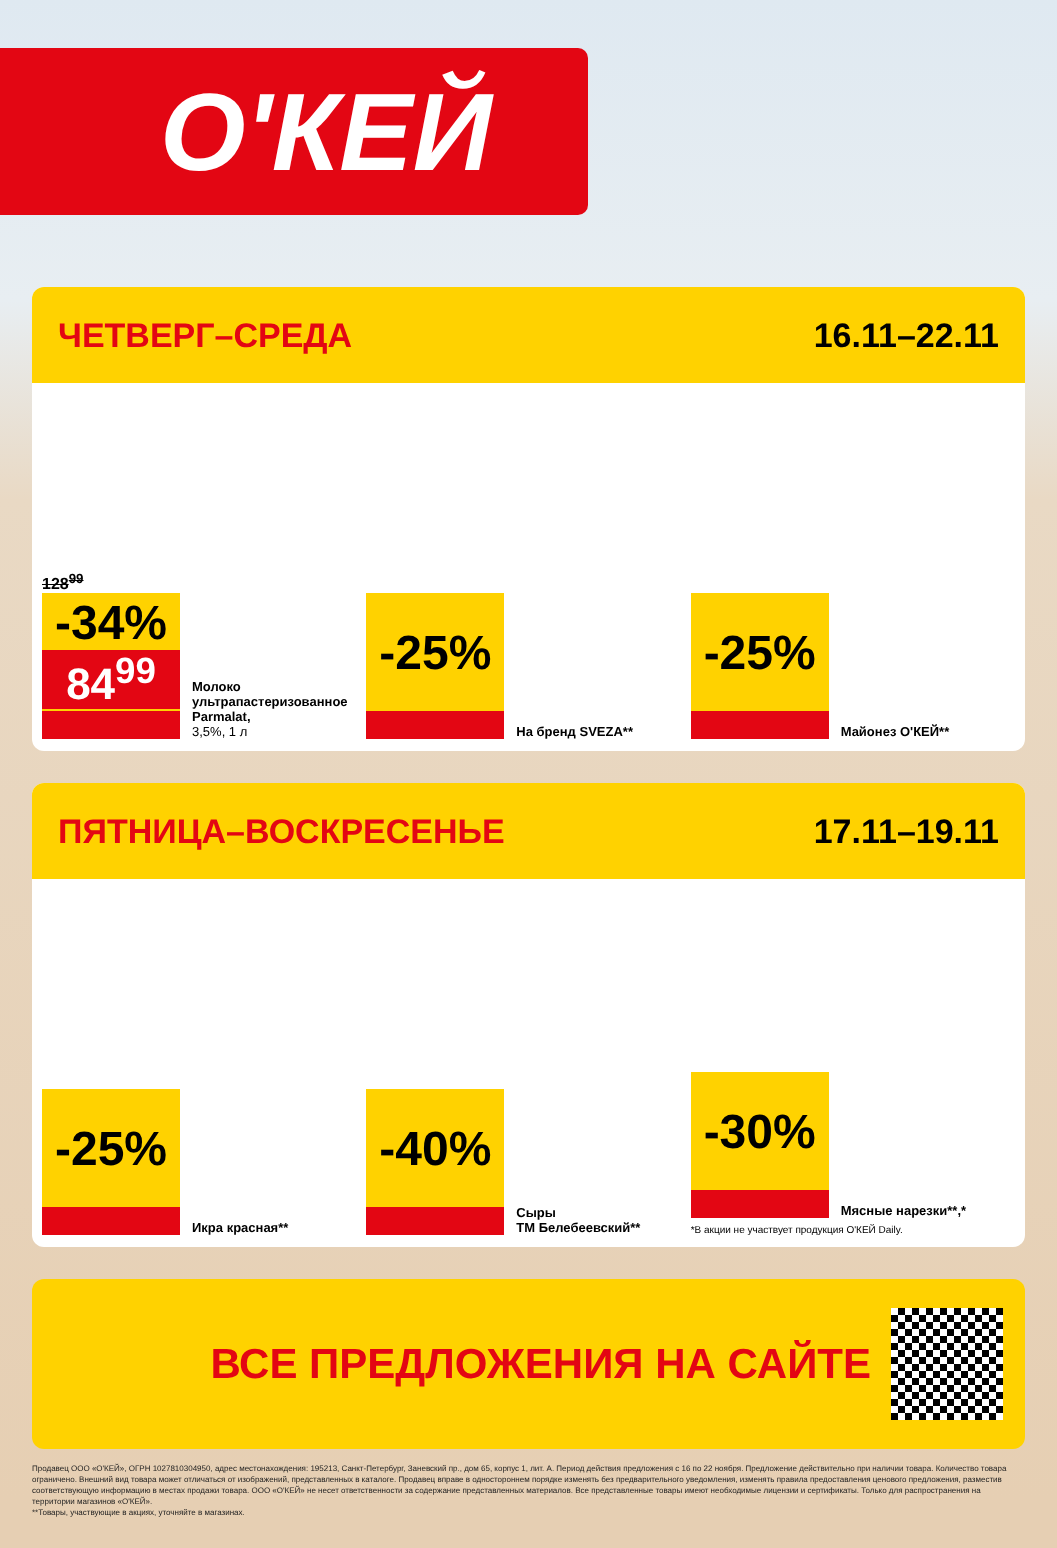О'КЕЙ
ЧЕТВЕРГ–СРЕДА 16.11–22.11
128<sup>99</sup>
-34%
84<sup>99</sup>
Молоко ультрапастеризованное Parmalat,
3,5%, 1 л
-25%
На бренд SVEZA**
-25%
Майонез О'КЕЙ**
ПЯТНИЦА–ВОСКРЕСЕНЬЕ 17.11–19.11
-25%
Икра красная**
-40%
Сыры
ТМ Белебеевский**
-30%
Мясные нарезки**,*
*В акции не участвует продукция О'КЕЙ Daily.
ВСЕ ПРЕДЛОЖЕНИЯ НА САЙТЕ
Продавец ООО «О'КЕЙ», ОГРН 1027810304950, адрес местонахождения: 195213, Санкт-Петербург, Заневский пр., дом 65, корпус 1, лит. А. Период действия предложения с 16 по 22 ноября. Предложение действительно при наличии товара. Количество товара ограничено. Внешний вид товара может отличаться от изображений, представленных в каталоге. Продавец вправе в одностороннем порядке изменять без предварительного уведомления, изменять правила предоставления ценового предложения, разместив соответствующую информацию в местах продажи товара. ООО «О'КЕЙ» не несет ответственности за содержание представленных материалов. Все представленные товары имеют необходимые лицензии и сертификаты. Только для распространения на территории магазинов «О'КЕЙ».
**Товары, участвующие в акциях, уточняйте в магазинах.